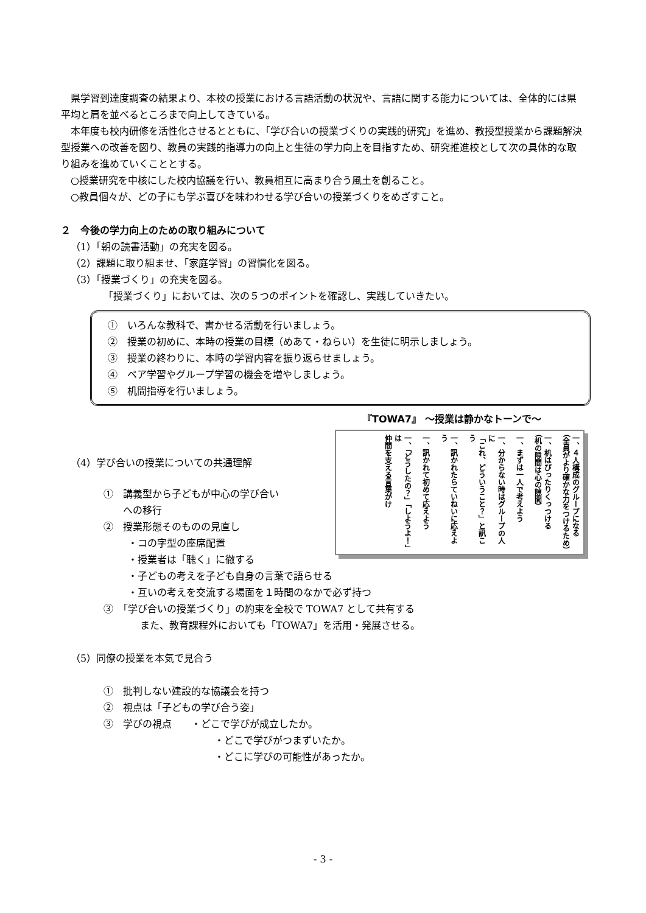県学習到達度調査の結果より、本校の授業における言語活動の状況や、言語に関する能力については、全体的には県平均と肩を並べるところまで向上してきている。
本年度も校内研修を活性化させるとともに、「学び合いの授業づくりの実践的研究」を進め、教授型授業から課題解決型授業への改善を図り、教員の実践的指導力の向上と生徒の学力向上を目指すため、研究推進校として次の具体的な取り組みを進めていくこととする。
○授業研究を中核にした校内協議を行い、教員相互に高まり合う風土を創ること。
○教員個々が、どの子にも学ぶ喜びを味わわせる学び合いの授業づくりをめざすこと。
２　今後の学力向上のための取り組みについて
（1）「朝の読書活動」の充実を図る。
（2）課題に取り組ませ、「家庭学習」の習慣化を図る。
（3）「授業づくり」の充実を図る。
「授業づくり」においては、次の５つのポイントを確認し、実践していきたい。
①　いろんな教科で、書かせる活動を行いましょう。
②　授業の初めに、本時の授業の目標（めあて・ねらい）を生徒に明示しましょう。
③　授業の終わりに、本時の学習内容を振り返らせましょう。
④　ペア学習やグループ学習の機会を増やしましょう。
⑤　机間指導を行いましょう。
『TOWA7』 ～授業は静かなトーンで～
一、４人構成のグループになる
（全員がより確かな力をつけるため）
一、机はぴったりくっつける
（机の隙間は心の隙間）
一、まずは一人で考えよう
一、分からない時はグループの人に
「これ、どういうこと？」と訊こう
一、訊かれたらていねいに応えよう
一、訊かれて初めて応えよう
一、「どうしたの？」「しようよ！」は
仲間を支える言葉がけ
（4）学び合いの授業についての共通理解
①　講義型から子どもが中心の学び合い
　　への移行
②　授業形態そのものの見直し
・コの字型の座席配置
・授業者は「聴く」に徹する
・子どもの考えを子ども自身の言葉で語らせる
・互いの考えを交流する場面を１時間のなかで必ず持つ
③　「学び合いの授業づくり」の約束を全校で TOWA7 として共有する
また、教育課程外においても「TOWA7」を活用・発展させる。
（5）同僚の授業を本気で見合う
①　批判しない建設的な協議会を持つ
②　視点は「子どもの学び合う姿」
③　学びの視点　　・どこで学びが成立したか。
・どこで学びがつまずいたか。
・どこに学びの可能性があったか。
- 3 -